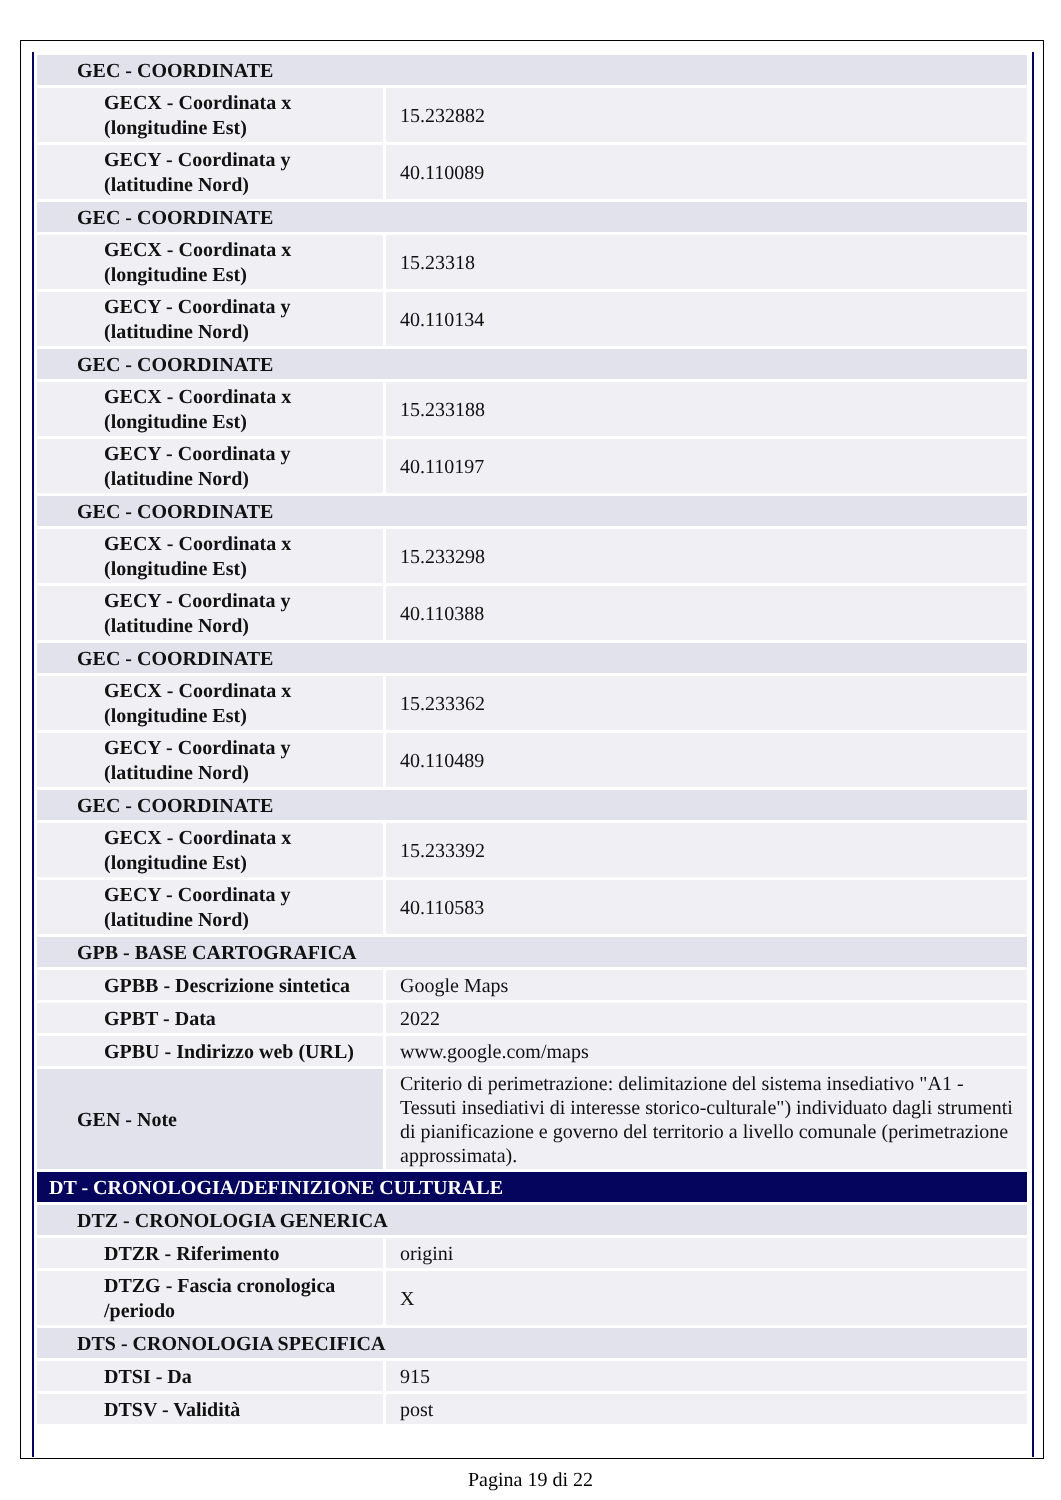| GEC - COORDINATE | |
| GECX - Coordinata x (longitudine Est) | 15.232882 |
| GECY - Coordinata y (latitudine Nord) | 40.110089 |
| GEC - COORDINATE | |
| GECX - Coordinata x (longitudine Est) | 15.23318 |
| GECY - Coordinata y (latitudine Nord) | 40.110134 |
| GEC - COORDINATE | |
| GECX - Coordinata x (longitudine Est) | 15.233188 |
| GECY - Coordinata y (latitudine Nord) | 40.110197 |
| GEC - COORDINATE | |
| GECX - Coordinata x (longitudine Est) | 15.233298 |
| GECY - Coordinata y (latitudine Nord) | 40.110388 |
| GEC - COORDINATE | |
| GECX - Coordinata x (longitudine Est) | 15.233362 |
| GECY - Coordinata y (latitudine Nord) | 40.110489 |
| GEC - COORDINATE | |
| GECX - Coordinata x (longitudine Est) | 15.233392 |
| GECY - Coordinata y (latitudine Nord) | 40.110583 |
| GPB - BASE CARTOGRAFICA | |
| GPBB - Descrizione sintetica | Google Maps |
| GPBT - Data | 2022 |
| GPBU - Indirizzo web (URL) | www.google.com/maps |
| GEN - Note | Criterio di perimetrazione: delimitazione del sistema insediativo "A1 - Tessuti insediativi di interesse storico-culturale") individuato dagli strumenti di pianificazione e governo del territorio a livello comunale (perimetrazione approssimata). |
| DT - CRONOLOGIA/DEFINIZIONE CULTURALE | |
| DTZ - CRONOLOGIA GENERICA | |
| DTZR - Riferimento | origini |
| DTZG - Fascia cronologica /periodo | X |
| DTS - CRONOLOGIA SPECIFICA | |
| DTSI - Da | 915 |
| DTSV - Validità | post |
Pagina 19 di 22